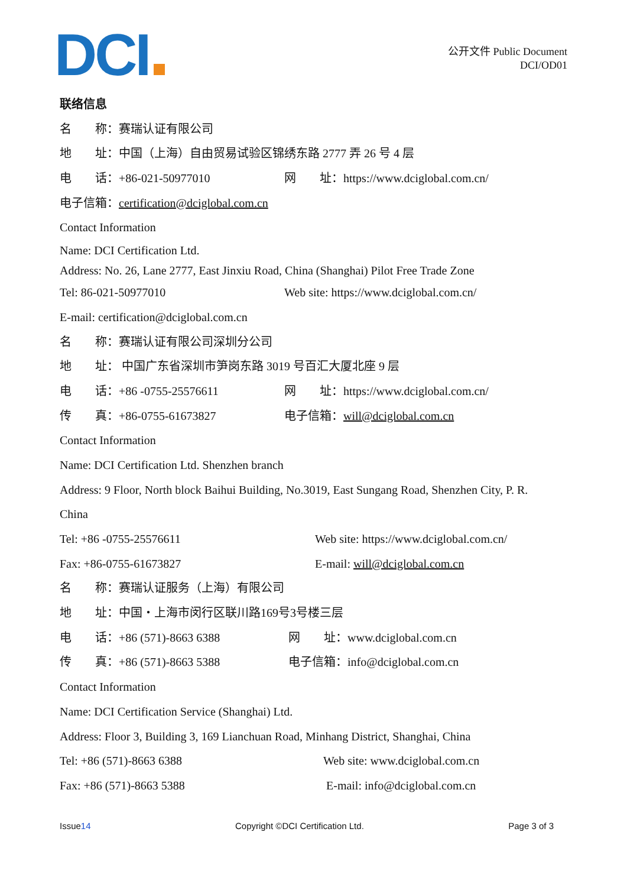DCI
公开文件 Public Document
DCI/OD01
联络信息
名　　称：赛瑞认证有限公司
地　　址：中国（上海）自由贸易试验区锦绣东路 2777 弄 26 号 4 层
电　　话：+86-021-50977010 网　　址：https://www.dciglobal.com.cn/
电子信箱：certification@dciglobal.com.cn
Contact Information
Name: DCI Certification Ltd.
Address: No. 26, Lane 2777, East Jinxiu Road, China (Shanghai) Pilot Free Trade Zone
Tel: 86-021-50977010 Web site: https://www.dciglobal.com.cn/
E-mail: certification@dciglobal.com.cn
名　　称：赛瑞认证有限公司深圳分公司
地　　址： 中国广东省深圳市笋岗东路 3019 号百汇大厦北座 9 层
电　　话：+86 -0755-25576611 网　　址：https://www.dciglobal.com.cn/
传　　真：+86-0755-61673827 电子信箱：will@dciglobal.com.cn
Contact Information
Name: DCI Certification Ltd. Shenzhen branch
Address: 9 Floor, North block Baihui Building, No.3019, East Sungang Road, Shenzhen City, P. R.
China
Tel: +86 -0755-25576611 Web site: https://www.dciglobal.com.cn/
Fax: +86-0755-61673827 E-mail: will@dciglobal.com.cn
名　　称：赛瑞认证服务（上海）有限公司
地　　址：中国・上海市闵行区联川路169号3号楼三层
电　　话：+86 (571)-8663 6388 网　　址：www.dciglobal.com.cn
传　　真：+86 (571)-8663 5388 电子信箱：info@dciglobal.com.cn
Contact Information
Name: DCI Certification Service (Shanghai) Ltd.
Address: Floor 3, Building 3, 169 Lianchuan Road, Minhang District, Shanghai, China
Tel: +86 (571)-8663 6388 Web site: www.dciglobal.com.cn
Fax: +86 (571)-8663 5388 E-mail: info@dciglobal.com.cn
Issue14 Copyright ©DCI Certification Ltd. Page 3 of 3